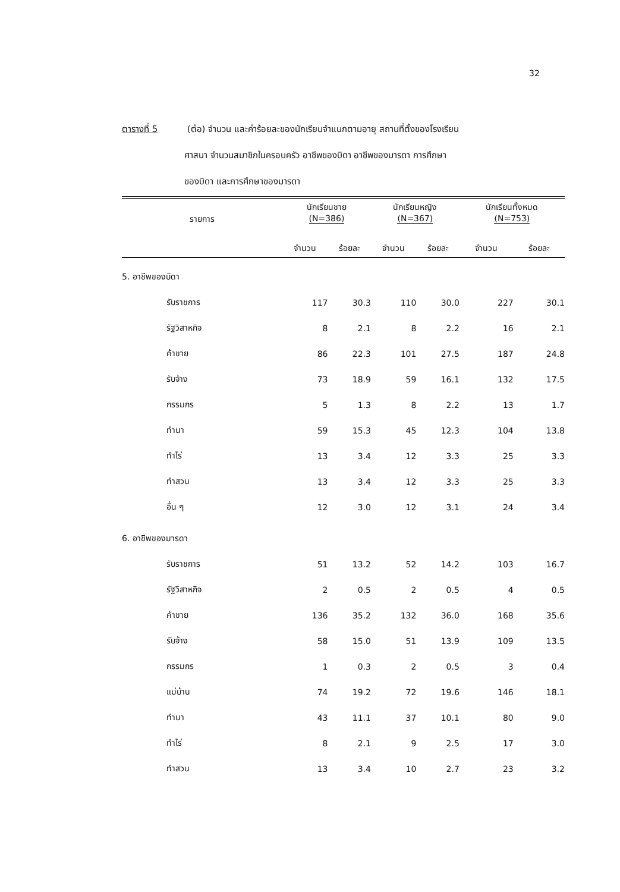32
ตารางที่ 5 (ต่อ) จำนวน และค่าร้อยละของนักเรียนจำแนกตามอายุ สถานที่ตั้งของโรงเรียน
ศาสนา จำนวนสมาชิกในครอบครัว อาชีพของบิดา อาชีพของมารดา การศึกษา
ของบิดา และการศึกษาของมารดา
| รายการ | นักเรียนชาย (N=386) | | นักเรียนหญิง (N=367) | | นักเรียนทั้งหมด (N=753) | |
| --- | --- | --- | --- | --- | --- | --- |
| | จำนวน | ร้อยละ | จำนวน | ร้อยละ | จำนวน | ร้อยละ |
| 5. อาชีพของบิดา | | | | | | |
| รับราชการ | 117 | 30.3 | 110 | 30.0 | 227 | 30.1 |
| รัฐวิสาหกิจ | 8 | 2.1 | 8 | 2.2 | 16 | 2.1 |
| ค้าขาย | 86 | 22.3 | 101 | 27.5 | 187 | 24.8 |
| รับจ้าง | 73 | 18.9 | 59 | 16.1 | 132 | 17.5 |
| กรรมกร | 5 | 1.3 | 8 | 2.2 | 13 | 1.7 |
| ทำนา | 59 | 15.3 | 45 | 12.3 | 104 | 13.8 |
| ทำไร่ | 13 | 3.4 | 12 | 3.3 | 25 | 3.3 |
| ทำสวน | 13 | 3.4 | 12 | 3.3 | 25 | 3.3 |
| อื่น ๆ | 12 | 3.0 | 12 | 3.1 | 24 | 3.4 |
| 6. อาชีพของมารดา | | | | | | |
| รับราชการ | 51 | 13.2 | 52 | 14.2 | 103 | 16.7 |
| รัฐวิสาหกิจ | 2 | 0.5 | 2 | 0.5 | 4 | 0.5 |
| ค้าขาย | 136 | 35.2 | 132 | 36.0 | 168 | 35.6 |
| รับจ้าง | 58 | 15.0 | 51 | 13.9 | 109 | 13.5 |
| กรรมกร | 1 | 0.3 | 2 | 0.5 | 3 | 0.4 |
| แม่บ้าน | 74 | 19.2 | 72 | 19.6 | 146 | 18.1 |
| ทำนา | 43 | 11.1 | 37 | 10.1 | 80 | 9.0 |
| ทำไร่ | 8 | 2.1 | 9 | 2.5 | 17 | 3.0 |
| ทำสวน | 13 | 3.4 | 10 | 2.7 | 23 | 3.2 |